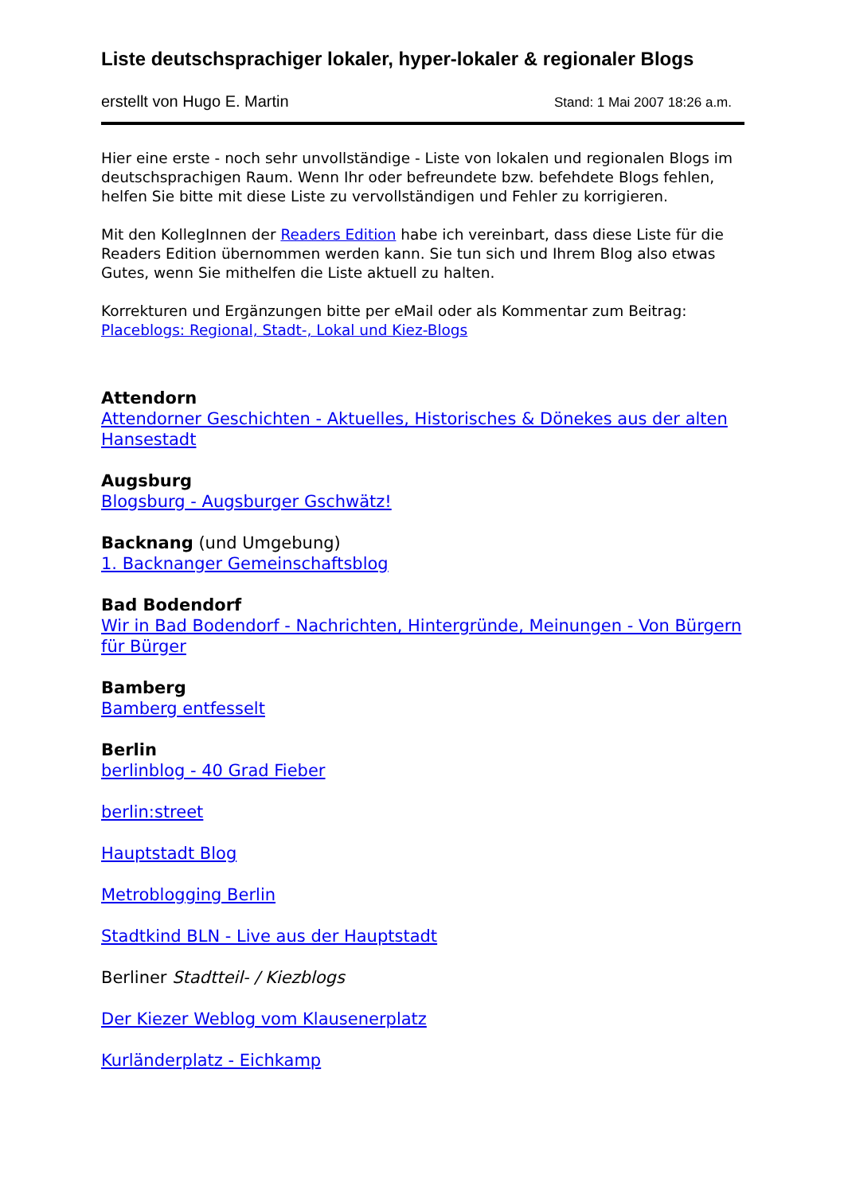Liste deutschsprachiger lokaler, hyper-lokaler & regionaler Blogs
erstellt von Hugo E. Martin Stand: 1 Mai 2007 18:26 a.m.
Hier eine erste - noch sehr unvollständige - Liste von lokalen und regionalen Blogs im deutschsprachigen Raum. Wenn Ihr oder befreundete bzw. befehdete Blogs fehlen, helfen Sie bitte mit diese Liste zu vervollständigen und Fehler zu korrigieren.
Mit den KollegInnen der Readers Edition habe ich vereinbart, dass diese Liste für die Readers Edition übernommen werden kann. Sie tun sich und Ihrem Blog also etwas Gutes, wenn Sie mithelfen die Liste aktuell zu halten.
Korrekturen und Ergänzungen bitte per eMail oder als Kommentar zum Beitrag:
Placeblogs: Regional, Stadt-, Lokal und Kiez-Blogs
Attendorn
Attendorner Geschichten - Aktuelles, Historisches & Dönekes aus der alten Hansestadt
Augsburg
Blogsburg - Augsburger Gschwätz!
Backnang (und Umgebung)
1. Backnanger Gemeinschaftsblog
Bad Bodendorf
Wir in Bad Bodendorf - Nachrichten, Hintergründe, Meinungen - Von Bürgern für Bürger
Bamberg
Bamberg entfesselt
Berlin
berlinblog - 40 Grad Fieber
berlin:street
Hauptstadt Blog
Metroblogging Berlin
Stadtkind BLN - Live aus der Hauptstadt
Berliner Stadtteil- / Kiezblogs
Der Kiezer Weblog vom Klausenerplatz
Kurländerplatz - Eichkamp